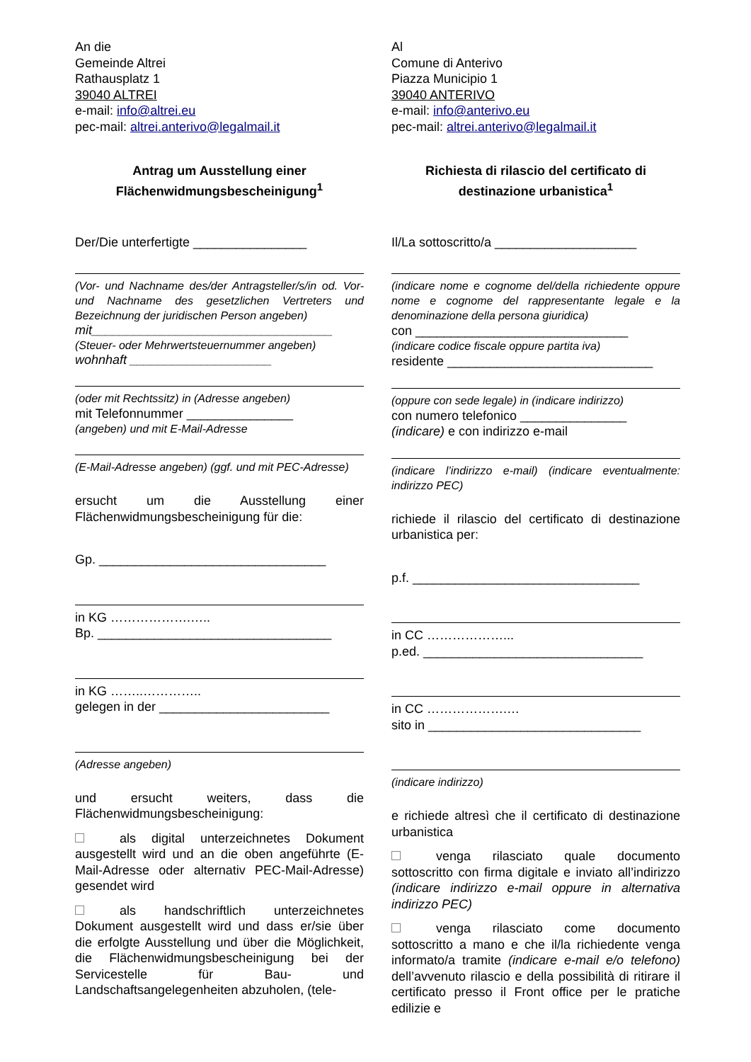An die
Gemeinde Altrei
Rathausplatz 1
39040 ALTREI
e-mail: info@altrei.eu
pec-mail: altrei.anterivo@legalmail.it
Antrag um Ausstellung einer Flächenwidmungsbescheinigung<sup>1</sup>
Der/Die unterfertigte ________________
(Vor- und Nachname des/der Antragsteller/s/in od. Vor- und Nachname des gesetzlichen Vertreters und Bezeichnung der juridischen Person angeben)
mit__________________________________
(Steuer- oder Mehrwertsteuernummer angeben)
wohnhaft ____________________
(oder mit Rechtssitz) in (Adresse angeben)
mit Telefonnummer _______________
(angeben) und mit E-Mail-Adresse
(E-Mail-Adresse angeben) (ggf. und mit PEC-Adresse)
ersucht um die Ausstellung einer Flächenwidmungsbescheinigung für die:
Gp. ________________________________
in KG ……………….…..
Bp. _________________________________
in KG ……..…………..
gelegen in der ________________________
(Adresse angeben)
und ersucht weiters, dass die Flächenwidmungsbescheinigung:
als digital unterzeichnetes Dokument ausgestellt wird und an die oben angeführte (E-Mail-Adresse oder alternativ PEC-Mail-Adresse) gesendet wird
als handschriftlich unterzeichnetes Dokument ausgestellt wird und dass er/sie über die erfolgte Ausstellung und über die Möglichkeit, die Flächenwidmungsbescheinigung bei der Servicestelle für Bau- und Landschaftsangelegenheiten abzuholen, (tele-
Al
Comune di Anterivo
Piazza Municipio 1
39040 ANTERIVO
e-mail: info@anterivo.eu
pec-mail: altrei.anterivo@legalmail.it
Richiesta di rilascio del certificato di destinazione urbanistica<sup>1</sup>
Il/La sottoscritto/a ____________________
(indicare nome e cognome del/della richiedente oppure nome e cognome del rappresentante legale e la denominazione della persona giuridica)
con ______________________________
(indicare codice fiscale oppure partita iva)
residente _____________________________
(oppure con sede legale) in (indicare indirizzo)
con numero telefonico _______________
(indicare) e con indirizzo e-mail
(indicare l’indirizzo e-mail) (indicare eventualmente: indirizzo PEC)
richiede il rilascio del certificato di destinazione urbanistica per:
p.f. ________________________________
in CC ………………...
p.ed. _______________________________
in CC ……………….…
sito in ______________________________
(indicare indirizzo)
e richiede altresì che il certificato di destinazione urbanistica
venga rilasciato quale documento sottoscritto con firma digitale e inviato all’indirizzo (indicare indirizzo e-mail oppure in alternativa indirizzo PEC)
venga rilasciato come documento sottoscritto a mano e che il/la richiedente venga informato/a tramite (indicare e-mail e/o telefono) dell’avvenuto rilascio e della possibilità di ritirare il certificato presso il Front office per le pratiche edilizie e